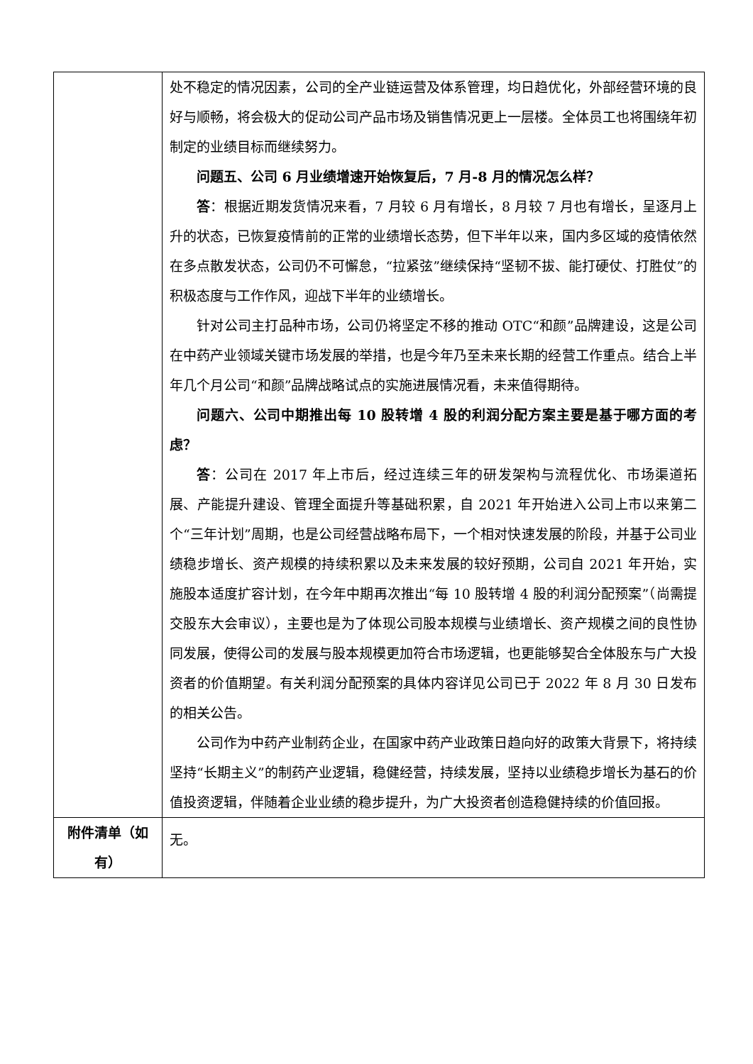| | 处不稳定的情况因素，公司的全产业链运营及体系管理，均日趋优化，外部经营环境的良好与顺畅，将会极大的促动公司产品市场及销售情况更上一层楼。全体员工也将围绕年初制定的业绩目标而继续努力。 问题五、公司 6 月业绩增速开始恢复后，7 月-8 月的情况怎么样？ 答 ：根据近期发货情况来看，7 月较 6 月有增长，8 月较 7 月也有增长，呈逐月上升的状态，已恢复疫情前的正常的业绩增长态势，但下半年以来，国内多区域的疫情依然在多点散发状态，公司仍不可懈怠，“拉紧弦”继续保持“坚韧不拔、能打硬仗、打胜仗”的积极态度与工作作风，迎战下半年的业绩增长。 针对公司主打品种市场，公司仍将坚定不移的推动 OTC“和颜”品牌建设，这是公司在中药产业领域关键市场发展的举措，也是今年乃至未来长期的经营工作重点。结合上半年几个月公司“和颜”品牌战略试点的实施进展情况看，未来值得期待。 问题六、公司中期推出每 10 股转增 4 股的利润分配方案主要是基于哪方面的考虑？ 答 ：公司在 2017 年上市后，经过连续三年的研发架构与流程优化、市场渠道拓展、产能提升建设、管理全面提升等基础积累，自 2021 年开始进入公司上市以来第二个“三年计划”周期，也是公司经营战略布局下，一个相对快速发展的阶段，并基于公司业绩稳步增长、资产规模的持续积累以及未来发展的较好预期，公司自 2021 年开始，实施股本适度扩容计划，在今年中期再次推出“每 10 股转增 4 股的利润分配预案”（尚需提交股东大会审议），主要也是为了体现公司股本规模与业绩增长、资产规模之间的良性协同发展，使得公司的发展与股本规模更加符合市场逻辑，也更能够契合全体股东与广大投资者的价值期望。有关利润分配预案的具体内容详见公司已于 2022 年 8 月 30 日发布的相关公告。 公司作为中药产业制药企业，在国家中药产业政策日趋向好的政策大背景下，将持续坚持“长期主义”的制药产业逻辑，稳健经营，持续发展，坚持以业绩稳步增长为基石的价值投资逻辑，伴随着企业业绩的稳步提升，为广大投资者创造稳健持续的价值回报。 |
| 附件清单（如有） | 无。 |